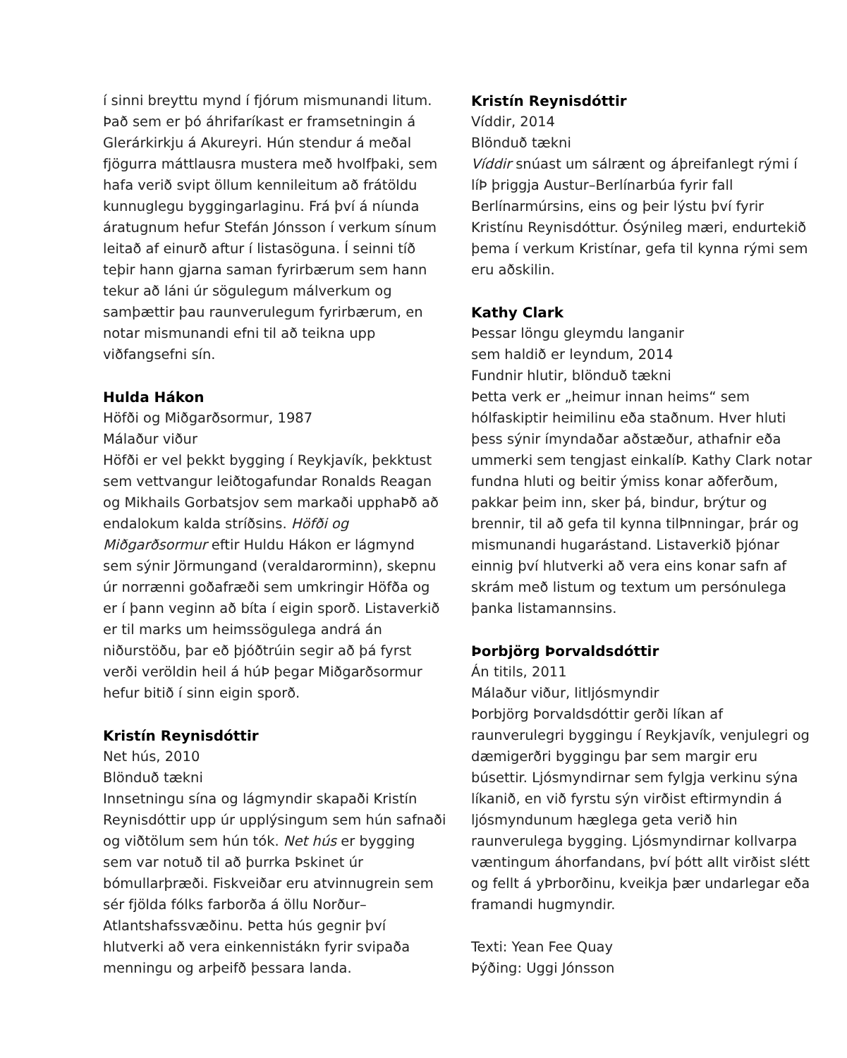í sinni breyttu mynd í fjórum mismunandi litum. Það sem er þó áhrifaríkast er framsetningin á Glerárkirkju á Akureyri. Hún stendur á meðal fjögurra máttlausra mustera með hvolfþaki, sem hafa verið svipt öllum kennileitum að frátöldu kunnuglegu byggingarlaginu. Frá því á níunda áratugnum hefur Stefán Jónsson í verkum sínum leitað af einurð aftur í listasöguna. Í seinni tíð teþir hann gjarna saman fyrirbærum sem hann tekur að láni úr sögulegum málverkum og samþættir þau raunverulegum fyrirbærum, en notar mismunandi efni til að teikna upp viðfangsefni sín.
Hulda Hákon
Höfði og Miðgarðsormur, 1987
Málaður viður
Höfði er vel þekkt bygging í Reykjavík, þekktust sem vettvangur leiðtogafundar Ronalds Reagan og Mikhails Gorbatsjov sem markaði upphaÞð að endalokum kalda stríðsins. Höfði og Miðgarðsormur eftir Huldu Hákon er lágmynd sem sýnir Jörmungand (veraldarorminn), skepnu úr norrænni goðafræði sem umkringir Höfða og er í þann veginn að bíta í eigin sporð. Listaverkið er til marks um heimssögulega andrá án niðurstöðu, þar eð þjóðtrúin segir að þá fyrst verði veröldin heil á húÞ þegar Miðgarðsormur hefur bitið í sinn eigin sporð.
Kristín Reynisdóttir
Net hús, 2010
Blönduð tækni
Innsetningu sína og lágmyndir skapaði Kristín Reynisdóttir upp úr upplýsingum sem hún safnaði og viðtölum sem hún tók. Net hús er bygging sem var notuð til að þurrka Þskinet úr bómullarþræði. Fiskveiðar eru atvinnugrein sem sér fjölda fólks farborða á öllu Norður–Atlantshafssvæðinu. Þetta hús gegnir því hlutverki að vera einkennistákn fyrir svipaða menningu og arþeifð þessara landa.
Kristín Reynisdóttir
Víddir, 2014
Blönduð tækni
Víddir snúast um sálrænt og áþreifanlegt rými í líÞ þriggja Austur–Berlínarbúa fyrir fall Berlínarmúrsins, eins og þeir lýstu því fyrir Kristínu Reynisdóttur. Ósýnileg mæri, endurtekið þema í verkum Kristínar, gefa til kynna rými sem eru aðskilin.
Kathy Clark
Þessar löngu gleymdu langanir
sem haldið er leyndum, 2014
Fundnir hlutir, blönduð tækni
Þetta verk er „heimur innan heims“ sem hólfaskiptir heimilinu eða staðnum. Hver hluti þess sýnir ímyndaðar aðstæður, athafnir eða ummerki sem tengjast einkalíÞ. Kathy Clark notar fundna hluti og beitir ýmiss konar aðferðum, pakkar þeim inn, sker þá, bindur, brýtur og brennir, til að gefa til kynna tilÞnningar, þrár og mismunandi hugarástand. Listaverkið þjónar einnig því hlutverki að vera eins konar safn af skrám með listum og textum um persónulega þanka listamannsins.
Þorbjörg Þorvaldsdóttir
Án titils, 2011
Málaður viður, litljósmyndir
Þorbjörg Þorvaldsdóttir gerði líkan af raunverulegri byggingu í Reykjavík, venjulegri og dæmigerðri byggingu þar sem margir eru búsettir. Ljósmyndirnar sem fylgja verkinu sýna líkanið, en við fyrstu sýn virðist eftirmyndin á ljósmyndunum hæglega geta verið hin raunverulega bygging. Ljósmyndirnar kollvarpa væntingum áhorfandans, því þótt allt virðist slétt og fellt á yÞrborðinu, kveikja þær undarlegar eða framandi hugmyndir.
Texti: Yean Fee Quay
Þýðing: Uggi Jónsson